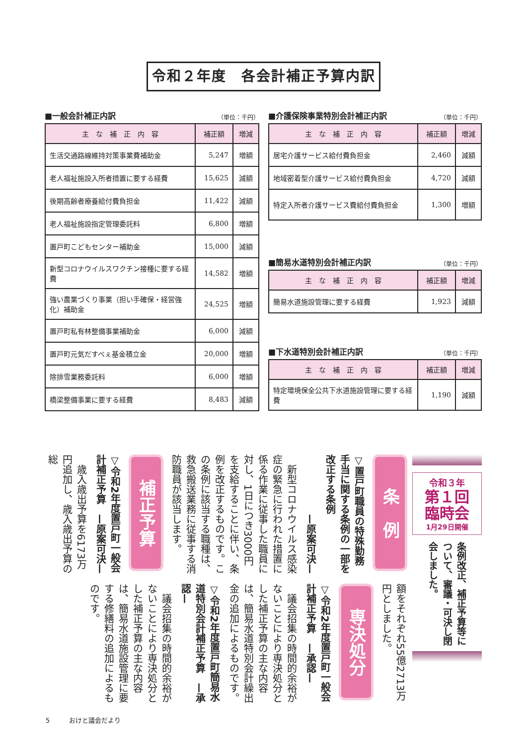令和２年度　各会計補正予算内訳
■一般会計補正内訳 （単位：千円）
| 主 な 補 正 内 容 | 補正額 | 増減 |
| --- | --- | --- |
| 生活交通路線維持対策事業費補助金 | 5,247 | 増額 |
| 老人福祉施設入所者措置に要する経費 | 15,625 | 減額 |
| 後期高齢者療養給付費負担金 | 11,422 | 減額 |
| 老人福祉施設指定管理委託料 | 6,800 | 増額 |
| 置戸町こどもセンター補助金 | 15,000 | 減額 |
| 新型コロナウイルスワクチン接種に要する経費 | 14,582 | 増額 |
| 強い農業づくり事業（担い手確保・経営強化）補助金 | 24,525 | 増額 |
| 置戸町私有林整備事業補助金 | 6,000 | 減額 |
| 置戸町元気だすべぇ基金積立金 | 20,000 | 増額 |
| 除排雪業務委託料 | 6,000 | 増額 |
| 橋梁整備事業に要する経費 | 8,483 | 減額 |
■介護保険事業特別会計補正内訳 （単位：千円）
| 主 な 補 正 内 容 | 補正額 | 増減 |
| --- | --- | --- |
| 居宅介護サービス給付費負担金 | 2,460 | 減額 |
| 地域密着型介護サービス給付費負担金 | 4,720 | 減額 |
| 特定入所者介護サービス費給付費負担金 | 1,300 | 増額 |
■簡易水道特別会計補正内訳 （単位：千円）
| 主 な 補 正 内 容 | 補正額 | 増減 |
| --- | --- | --- |
| 簡易水道施設管理に要する経費 | 1,923 | 減額 |
■下水道特別会計補正内訳 （単位：千円）
| 主 な 補 正 内 容 | 補正額 | 増減 |
| --- | --- | --- |
| 特定環境保全公共下水道施設管理に要する経費 | 1,190 | 減額 |
令和３年
第１回
臨時会
1月29日開催
条例改正、補正予算等について、審議・可決し閉会しました。
条　例
▽置戸町職員の特殊勤務手当に関する条例の一部を改正する条例
—原案可決—
　新型コロナウイルス感染症の緊急に行われた措置に係る作業に従事した職員に対し、1日につき3000円を支給することに伴い、条例を改正するものです。この条例に該当する職種は、救急搬送業務に従事する消防職員が該当します。
補正予算
▽令和2年度置戸町一般会計補正予算　—原案可決—
　歳入歳出予算を6173万円追加し、歳入歳出予算の総
額をそれぞれ55億2713万円としました。
専決処分
▽令和2年度置戸町一般会計補正予算　—承認—
　議会招集の時間的余裕がないことにより専決処分とした補正予算の主な内容は、簡易水道特別会計繰出金の追加によるものです。
▽令和2年度置戸町簡易水道特別会計補正予算　—承認—
　議会招集の時間的余裕がないことにより専決処分とした補正予算の主な内容は、簡易水道施設管理に要する修繕料の追加によるものです。
5　　　おけと議会だより